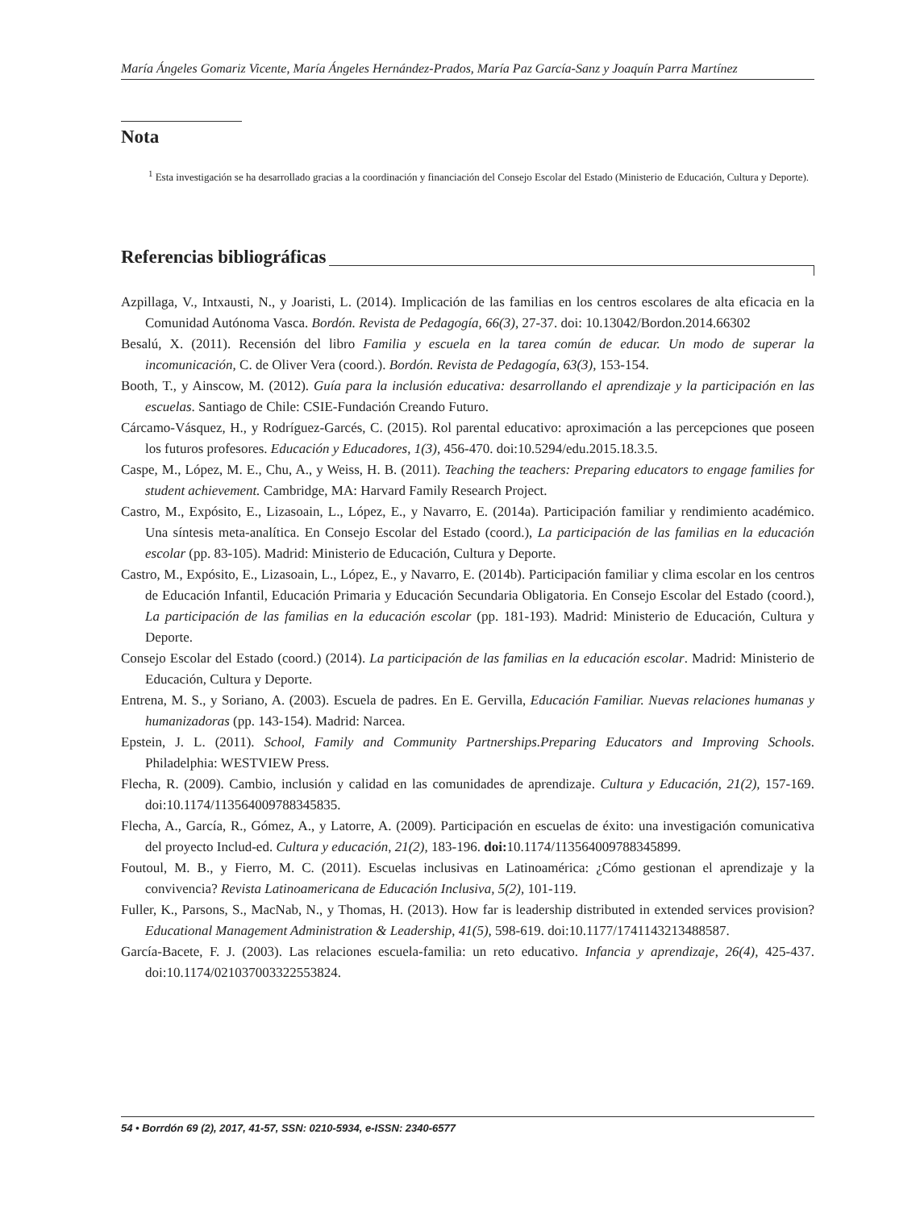María Ángeles Gomariz Vicente, María Ángeles Hernández-Prados, María Paz García-Sanz y Joaquín Parra Martínez
Nota
<sup>1</sup> Esta investigación se ha desarrollado gracias a la coordinación y financiación del Consejo Escolar del Estado (Ministerio de Educación, Cultura y Deporte).
Referencias bibliográficas
Azpillaga, V., Intxausti, N., y Joaristi, L. (2014). Implicación de las familias en los centros escolares de alta eficacia en la Comunidad Autónoma Vasca. Bordón. Revista de Pedagogía, 66(3), 27-37. doi: 10.13042/Bordon.2014.66302
Besalú, X. (2011). Recensión del libro Familia y escuela en la tarea común de educar. Un modo de superar la incomunicación, C. de Oliver Vera (coord.). Bordón. Revista de Pedagogía, 63(3), 153-154.
Booth, T., y Ainscow, M. (2012). Guía para la inclusión educativa: desarrollando el aprendizaje y la participación en las escuelas. Santiago de Chile: CSIE-Fundación Creando Futuro.
Cárcamo-Vásquez, H., y Rodríguez-Garcés, C. (2015). Rol parental educativo: aproximación a las percepciones que poseen los futuros profesores. Educación y Educadores, 1(3), 456-470. doi:10.5294/edu.2015.18.3.5.
Caspe, M., López, M. E., Chu, A., y Weiss, H. B. (2011). Teaching the teachers: Preparing educators to engage families for student achievement. Cambridge, MA: Harvard Family Research Project.
Castro, M., Expósito, E., Lizasoain, L., López, E., y Navarro, E. (2014a). Participación familiar y rendimiento académico. Una síntesis meta-analítica. En Consejo Escolar del Estado (coord.), La participación de las familias en la educación escolar (pp. 83-105). Madrid: Ministerio de Educación, Cultura y Deporte.
Castro, M., Expósito, E., Lizasoain, L., López, E., y Navarro, E. (2014b). Participación familiar y clima escolar en los centros de Educación Infantil, Educación Primaria y Educación Secundaria Obligatoria. En Consejo Escolar del Estado (coord.), La participación de las familias en la educación escolar (pp. 181-193). Madrid: Ministerio de Educación, Cultura y Deporte.
Consejo Escolar del Estado (coord.) (2014). La participación de las familias en la educación escolar. Madrid: Ministerio de Educación, Cultura y Deporte.
Entrena, M. S., y Soriano, A. (2003). Escuela de padres. En E. Gervilla, Educación Familiar. Nuevas relaciones humanas y humanizadoras (pp. 143-154). Madrid: Narcea.
Epstein, J. L. (2011). School, Family and Community Partnerships.Preparing Educators and Improving Schools. Philadelphia: WESTVIEW Press.
Flecha, R. (2009). Cambio, inclusión y calidad en las comunidades de aprendizaje. Cultura y Educación, 21(2), 157-169. doi:10.1174/113564009788345835.
Flecha, A., García, R., Gómez, A., y Latorre, A. (2009). Participación en escuelas de éxito: una investigación comunicativa del proyecto Includ-ed. Cultura y educación, 21(2), 183-196. doi: 10.1174/113564009788345899.
Foutoul, M. B., y Fierro, M. C. (2011). Escuelas inclusivas en Latinoamérica: ¿Cómo gestionan el aprendizaje y la convivencia? Revista Latinoamericana de Educación Inclusiva, 5(2), 101-119.
Fuller, K., Parsons, S., MacNab, N., y Thomas, H. (2013). How far is leadership distributed in extended services provision? Educational Management Administration & Leadership, 41(5), 598-619. doi:10.1177/1741143213488587.
García-Bacete, F. J. (2003). Las relaciones escuela-familia: un reto educativo. Infancia y aprendizaje, 26(4), 425-437. doi:10.1174/021037003322553824.
54 • Borrdón 69 (2), 2017, 41-57, SSN: 0210-5934, e-ISSN: 2340-6577